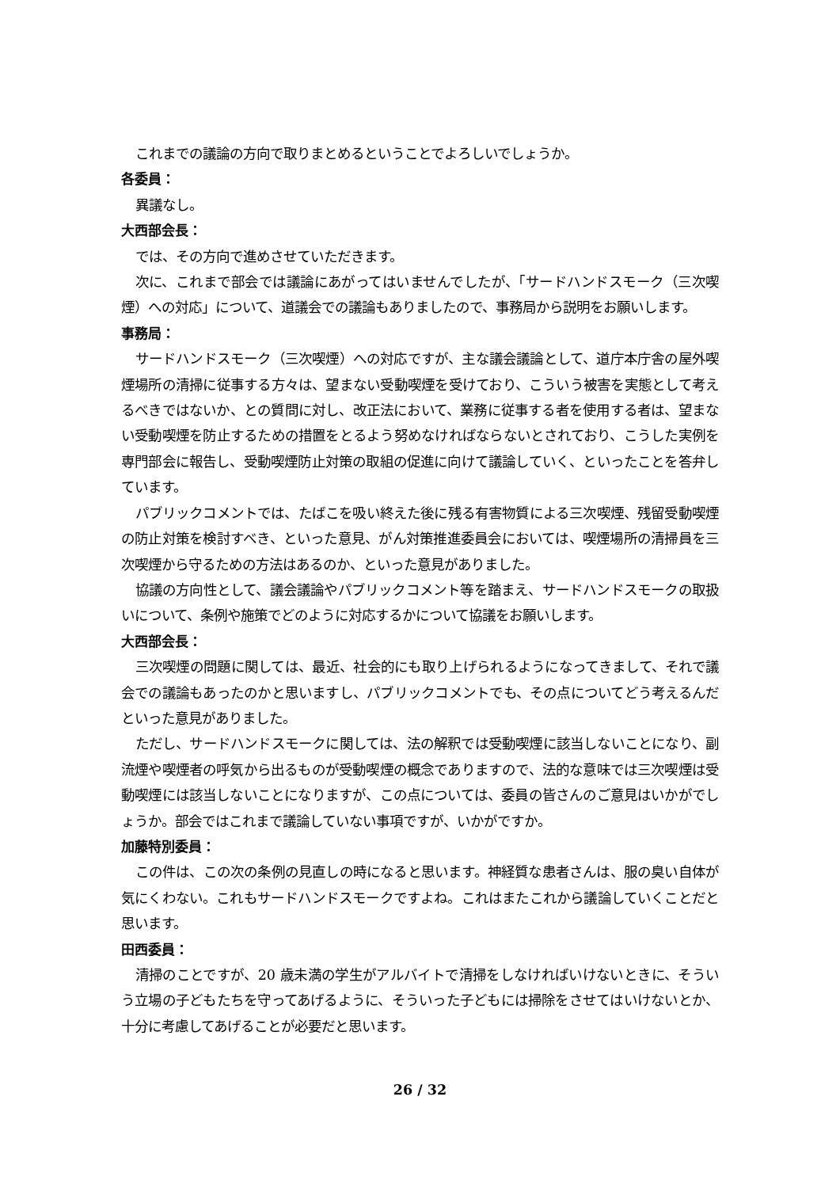これまでの議論の方向で取りまとめるということでよろしいでしょうか。
各委員：
異議なし。
大西部会長：
では、その方向で進めさせていただきます。
次に、これまで部会では議論にあがってはいませんでしたが、「サードハンドスモーク（三次喫煙）への対応」について、道議会での議論もありましたので、事務局から説明をお願いします。
事務局：
サードハンドスモーク（三次喫煙）への対応ですが、主な議会議論として、道庁本庁舎の屋外喫煙場所の清掃に従事する方々は、望まない受動喫煙を受けており、こういう被害を実態として考えるべきではないか、との質問に対し、改正法において、業務に従事する者を使用する者は、望まない受動喫煙を防止するための措置をとるよう努めなければならないとされており、こうした実例を専門部会に報告し、受動喫煙防止対策の取組の促進に向けて議論していく、といったことを答弁しています。
パブリックコメントでは、たばこを吸い終えた後に残る有害物質による三次喫煙、残留受動喫煙の防止対策を検討すべき、といった意見、がん対策推進委員会においては、喫煙場所の清掃員を三次喫煙から守るための方法はあるのか、といった意見がありました。
協議の方向性として、議会議論やパブリックコメント等を踏まえ、サードハンドスモークの取扱いについて、条例や施策でどのように対応するかについて協議をお願いします。
大西部会長：
三次喫煙の問題に関しては、最近、社会的にも取り上げられるようになってきまして、それで議会での議論もあったのかと思いますし、パブリックコメントでも、その点についてどう考えるんだといった意見がありました。
ただし、サードハンドスモークに関しては、法の解釈では受動喫煙に該当しないことになり、副流煙や喫煙者の呼気から出るものが受動喫煙の概念でありますので、法的な意味では三次喫煙は受動喫煙には該当しないことになりますが、この点については、委員の皆さんのご意見はいかがでしょうか。部会ではこれまで議論していない事項ですが、いかがですか。
加藤特別委員：
この件は、この次の条例の見直しの時になると思います。神経質な患者さんは、服の臭い自体が気にくわない。これもサードハンドスモークですよね。これはまたこれから議論していくことだと思います。
田西委員：
清掃のことですが、20 歳未満の学生がアルバイトで清掃をしなければいけないときに、そういう立場の子どもたちを守ってあげるように、そういった子どもには掃除をさせてはいけないとか、十分に考慮してあげることが必要だと思います。
26 / 32